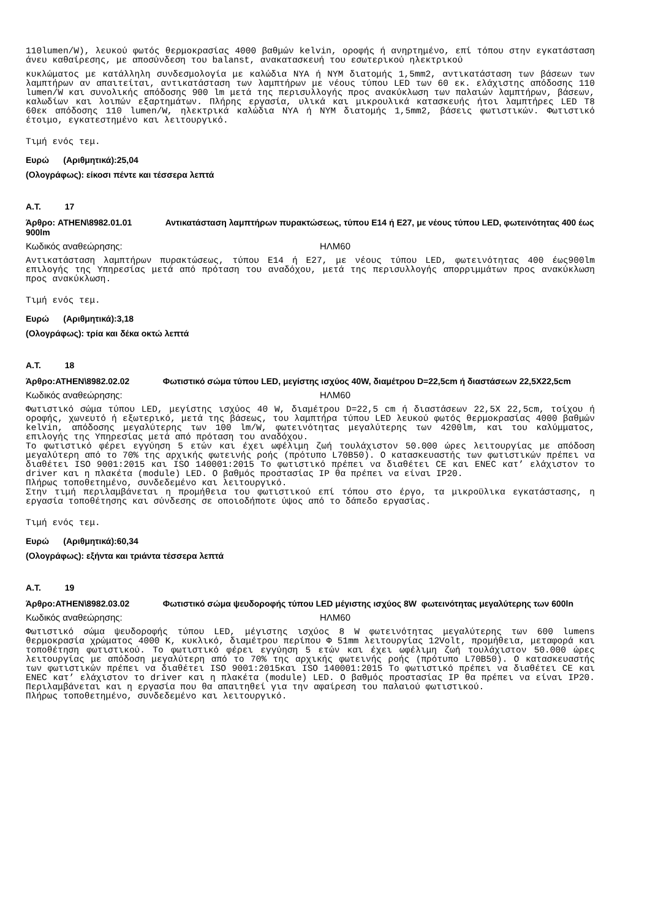110lumen/W), λευκού φωτός θερμοκρασίας 4000 βαθμών kelvin, οροφής ή ανηρτημένο, επί τόπου στην εγκατάσταση άνευ καθαίρεσης, με αποσύνδεση του balanst, ανακατασκευή του εσωτερικού ηλεκτρικού
κυκλώματος με κατάλληλη συνδεσμολογία με καλώδια NYA ή NYM διατομής 1,5mm2, αντικατάσταση των βάσεων των λαμπτήρων αν απαιτείται, αντικατάσταση των λαμπτήρων με νέους τύπου LED των 60 εκ. ελάχιστης απόδοσης 110 lumen/W και συνολικής απόδοσης 900 lm μετά της περισυλλογής προς ανακύκλωση των παλαιών λαμπτήρων, βάσεων, καλωδίων και λοιπών εξαρτημάτων. Πλήρης εργασία, υλικά και μικρουλικά κατασκευής ήτοι λαμπτήρες LED T8 60εκ απόδοσης 110 lumen/W, ηλεκτρικά καλώδια NYA ή NYM διατομής 1,5mm2, βάσεις φωτιστικών. Φωτιστικό έτοιμο, εγκατεστημένο και λειτουργικό.
Τιμή ενός τεμ.
Ευρώ (Αριθμητικά):25,04
(Ολογράφως): είκοσι πέντε και τέσσερα λεπτά
Α.Τ. 17
Άρθρο: ATHEN\8982.01.01 Αντικατάσταση λαμπτήρων πυρακτώσεως, τύπου Ε14 ή Ε27, με νέους τύπου LED, φωτεινότητας 400 έως 900lm
Κωδικός αναθεώρησης: ΗΛΜ60
Αντικατάσταση λαμπτήρων πυρακτώσεως, τύπου E14 ή E27, με νέους τύπου LED, φωτεινότητας 400 έως900lm επιλογής της Υπηρεσίας μετά από πρόταση του αναδόχου, μετά της περισυλλογής απορριμμάτων προς ανακύκλωση προς ανακύκλωση.
Τιμή ενός τεμ.
Ευρώ (Αριθμητικά):3,18
(Ολογράφως): τρία και δέκα οκτώ λεπτά
Α.Τ. 18
Άρθρο:ATHEN\8982.02.02 Φωτιστικό σώμα τύπου LED, μεγίστης ισχύος 40W, διαμέτρου D=22,5cm ή διαστάσεων 22,5X22,5cm
Κωδικός αναθεώρησης: ΗΛΜ60
Φωτιστικό σώμα τύπου LED, μεγίστης ισχύος 40 W, διαμέτρου D=22,5 cm ή διαστάσεων 22,5X 22,5cm, τοίχου ή οροφής, χωνευτό ή εξωτερικό, μετά της βάσεως, του λαμπτήρα τύπου LED λευκού φωτός θερμοκρασίας 4000 βαθμών kelvin, απόδοσης μεγαλύτερης των 100 lm/W, φωτεινότητας μεγαλύτερης των 4200lm, και του καλύμματος, επιλογής της Υπηρεσίας μετά από πρόταση του αναδόχου.
Το φωτιστικό φέρει εγγύηση 5 ετών και έχει ωφέλιμη ζωή τουλάχιστον 50.000 ώρες λειτουργίας με απόδοση μεγαλύτερη από το 70% της αρχικής φωτεινής ροής (πρότυπο L70B50). Ο κατασκευαστής των φωτιστικών πρέπει να διαθέτει ISO 9001:2015 και ISO 140001:2015 Το φωτιστικό πρέπει να διαθέτει CE και ENEC κατ’ ελάχιστον το driver και η πλακέτα (module) LED. Ο βαθμός προστασίας IP θα πρέπει να είναι IP20.
Πλήρως τοποθετημένο, συνδεδεμένο και λειτουργικό.
Στην τιμή περιλαμβάνεται η προμήθεια του φωτιστικού επί τόπου στο έργο, τα μικροϋλικα εγκατάστασης, η εργασία τοποθέτησης και σύνδεσης σε οποιοδήποτε ύψος από το δάπεδο εργασίας.
Τιμή ενός τεμ.
Ευρώ (Αριθμητικά):60,34
(Ολογράφως): εξήντα και τριάντα τέσσερα λεπτά
Α.Τ. 19
Άρθρο:ATHEN\8982.03.02 Φωτιστικό σώμα ψευδοροφής τύπου LED μέγιστης ισχύος 8W φωτεινότητας μεγαλύτερης των 600ln
Κωδικός αναθεώρησης: ΗΛΜ60
Φωτιστικό σώμα ψευδοροφής τύπου LED, μέγιστης ισχύος 8 W φωτεινότητας μεγαλύτερης των 600 lumens θερμοκρασία χρώματος 4000 K, κυκλικό, διαμέτρου περίπου Φ 51mm λειτουργίας 12Volt, προμήθεια, μεταφορά και τοποθέτηση φωτιστικού. Το φωτιστικό φέρει εγγύηση 5 ετών και έχει ωφέλιμη ζωή τουλάχιστον 50.000 ώρες λειτουργίας με απόδοση μεγαλύτερη από το 70% της αρχικής φωτεινής ροής (πρότυπο L70B50). Ο κατασκευαστής των φωτιστικών πρέπει να διαθέτει ISO 9001:2015και ISO 140001:2015 Το φωτιστικό πρέπει να διαθέτει CE και ENEC κατ’ ελάχιστον το driver και η πλακέτα (module) LED. Ο βαθμός προστασίας IP θα πρέπει να είναι IP20. Περιλαμβάνεται και η εργασία που θα απαιτηθεί για την αφαίρεση του παλαιού φωτιστικού.
Πλήρως τοποθετημένο, συνδεδεμένο και λειτουργικό.